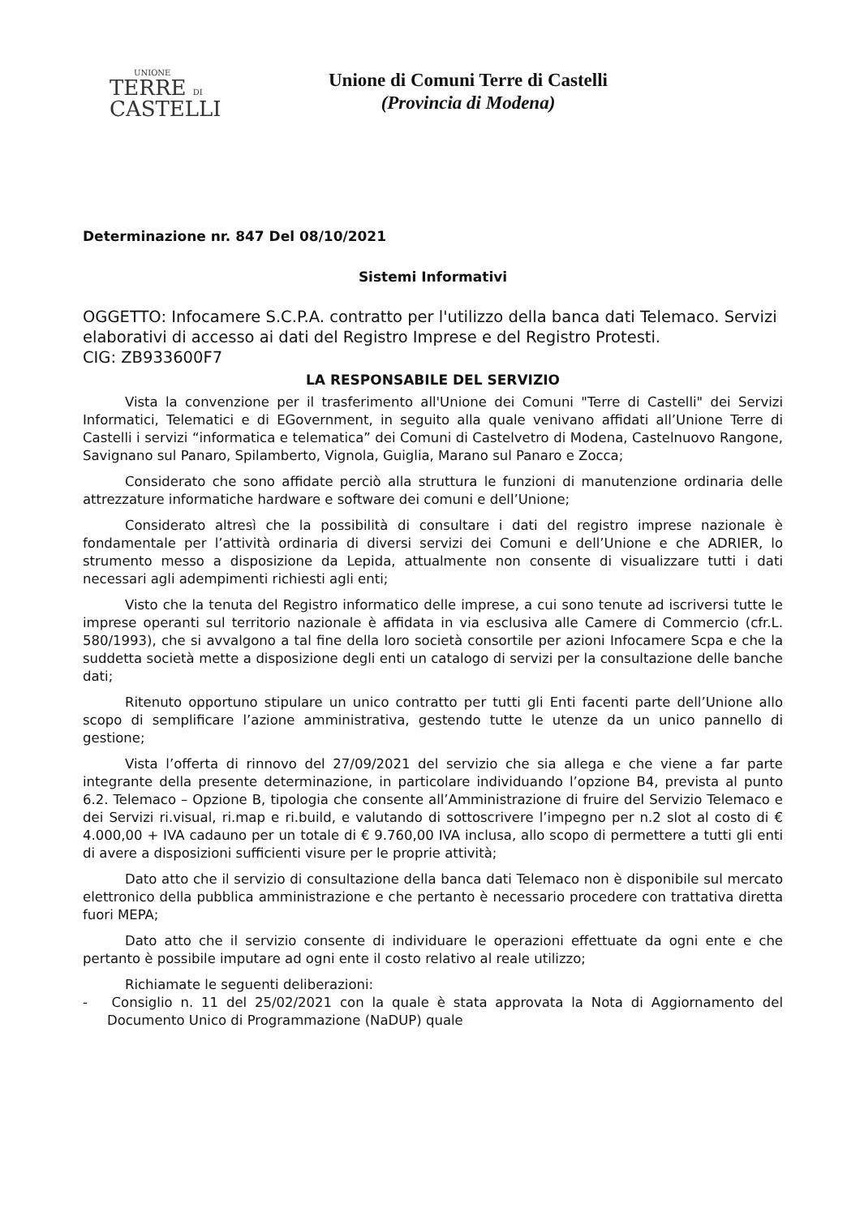UNIONE
TERRE DI
CASTELLI
Unione di Comuni Terre di Castelli
(Provincia di Modena)
Determinazione nr. 847 Del 08/10/2021
Sistemi Informativi
OGGETTO: Infocamere S.C.P.A. contratto per l'utilizzo della banca dati Telemaco. Servizi elaborativi di accesso ai dati del Registro Imprese e del Registro Protesti.
CIG: ZB933600F7
LA RESPONSABILE DEL SERVIZIO
Vista la convenzione per il trasferimento all'Unione dei Comuni "Terre di Castelli" dei Servizi Informatici, Telematici e di EGovernment, in seguito alla quale venivano affidati all’Unione Terre di Castelli i servizi “informatica e telematica” dei Comuni di Castelvetro di Modena, Castelnuovo Rangone, Savignano sul Panaro, Spilamberto, Vignola, Guiglia, Marano sul Panaro e Zocca;
Considerato che sono affidate perciò alla struttura le funzioni di manutenzione ordinaria delle attrezzature informatiche hardware e software dei comuni e dell’Unione;
Considerato altresì che la possibilità di consultare i dati del registro imprese nazionale è fondamentale per l’attività ordinaria di diversi servizi dei Comuni e dell’Unione e che ADRIER, lo strumento messo a disposizione da Lepida, attualmente non consente di visualizzare tutti i dati necessari agli adempimenti richiesti agli enti;
Visto che la tenuta del Registro informatico delle imprese, a cui sono tenute ad iscriversi tutte le imprese operanti sul territorio nazionale è affidata in via esclusiva alle Camere di Commercio (cfr.L. 580/1993), che si avvalgono a tal fine della loro società consortile per azioni Infocamere Scpa e che la suddetta società mette a disposizione degli enti un catalogo di servizi per la consultazione delle banche dati;
Ritenuto opportuno stipulare un unico contratto per tutti gli Enti facenti parte dell’Unione allo scopo di semplificare l’azione amministrativa, gestendo tutte le utenze da un unico pannello di gestione;
Vista l’offerta di rinnovo del 27/09/2021 del servizio che sia allega e che viene a far parte integrante della presente determinazione, in particolare individuando l’opzione B4, prevista al punto 6.2. Telemaco – Opzione B, tipologia che consente all’Amministrazione di fruire del Servizio Telemaco e dei Servizi ri.visual, ri.map e ri.build, e valutando di sottoscrivere l’impegno per n.2 slot al costo di € 4.000,00 + IVA cadauno per un totale di € 9.760,00 IVA inclusa, allo scopo di permettere a tutti gli enti di avere a disposizioni sufficienti visure per le proprie attività;
Dato atto che il servizio di consultazione della banca dati Telemaco non è disponibile sul mercato elettronico della pubblica amministrazione e che pertanto è necessario procedere con trattativa diretta fuori MEPA;
Dato atto che il servizio consente di individuare le operazioni effettuate da ogni ente e che pertanto è possibile imputare ad ogni ente il costo relativo al reale utilizzo;
Richiamate le seguenti deliberazioni:
- Consiglio n. 11 del 25/02/2021 con la quale è stata approvata la Nota di Aggiornamento del Documento Unico di Programmazione (NaDUP) quale